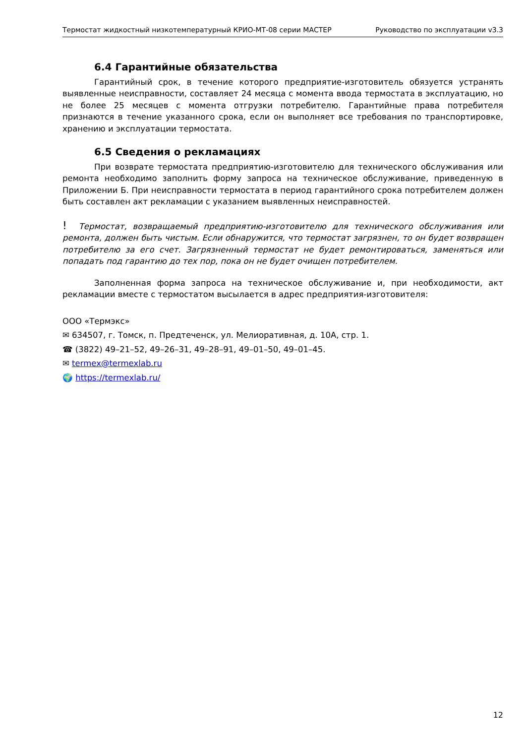Термостат жидкостный низкотемпературный КРИО-МТ-08 серии МАСТЕР Руководство по эксплуатации v3.3
6.4 Гарантийные обязательства
Гарантийный срок, в течение которого предприятие-изготовитель обязуется устранять выявленные неисправности, составляет 24 месяца с момента ввода термостата в эксплуатацию, но не более 25 месяцев с момента отгрузки потребителю. Гарантийные права потребителя признаются в течение указанного срока, если он выполняет все требования по транспортировке, хранению и эксплуатации термостата.
6.5 Сведения о рекламациях
При возврате термостата предприятию-изготовителю для технического обслуживания или ремонта необходимо заполнить форму запроса на техническое обслуживание, приведенную в Приложении Б. При неисправности термостата в период гарантийного срока потребителем должен быть составлен акт рекламации с указанием выявленных неисправностей.
! Термостат, возвращаемый предприятию-изготовителю для технического обслуживания или ремонта, должен быть чистым. Если обнаружится, что термостат загрязнен, то он будет возвращен потребителю за его счет. Загрязненный термостат не будет ремонтироваться, заменяться или попадать под гарантию до тех пор, пока он не будет очищен потребителем.
Заполненная форма запроса на техническое обслуживание и, при необходимости, акт рекламации вместе с термостатом высылается в адрес предприятия-изготовителя:
ООО «Термэкс»
✉ 634507, г. Томск, п. Предтеченск, ул. Мелиоративная, д. 10А, стр. 1.
☎ (3822) 49–21–52, 49–26–31, 49–28–91, 49–01–50, 49–01–45.
✉ termex@termexlab.ru
🌍 https://termexlab.ru/
12